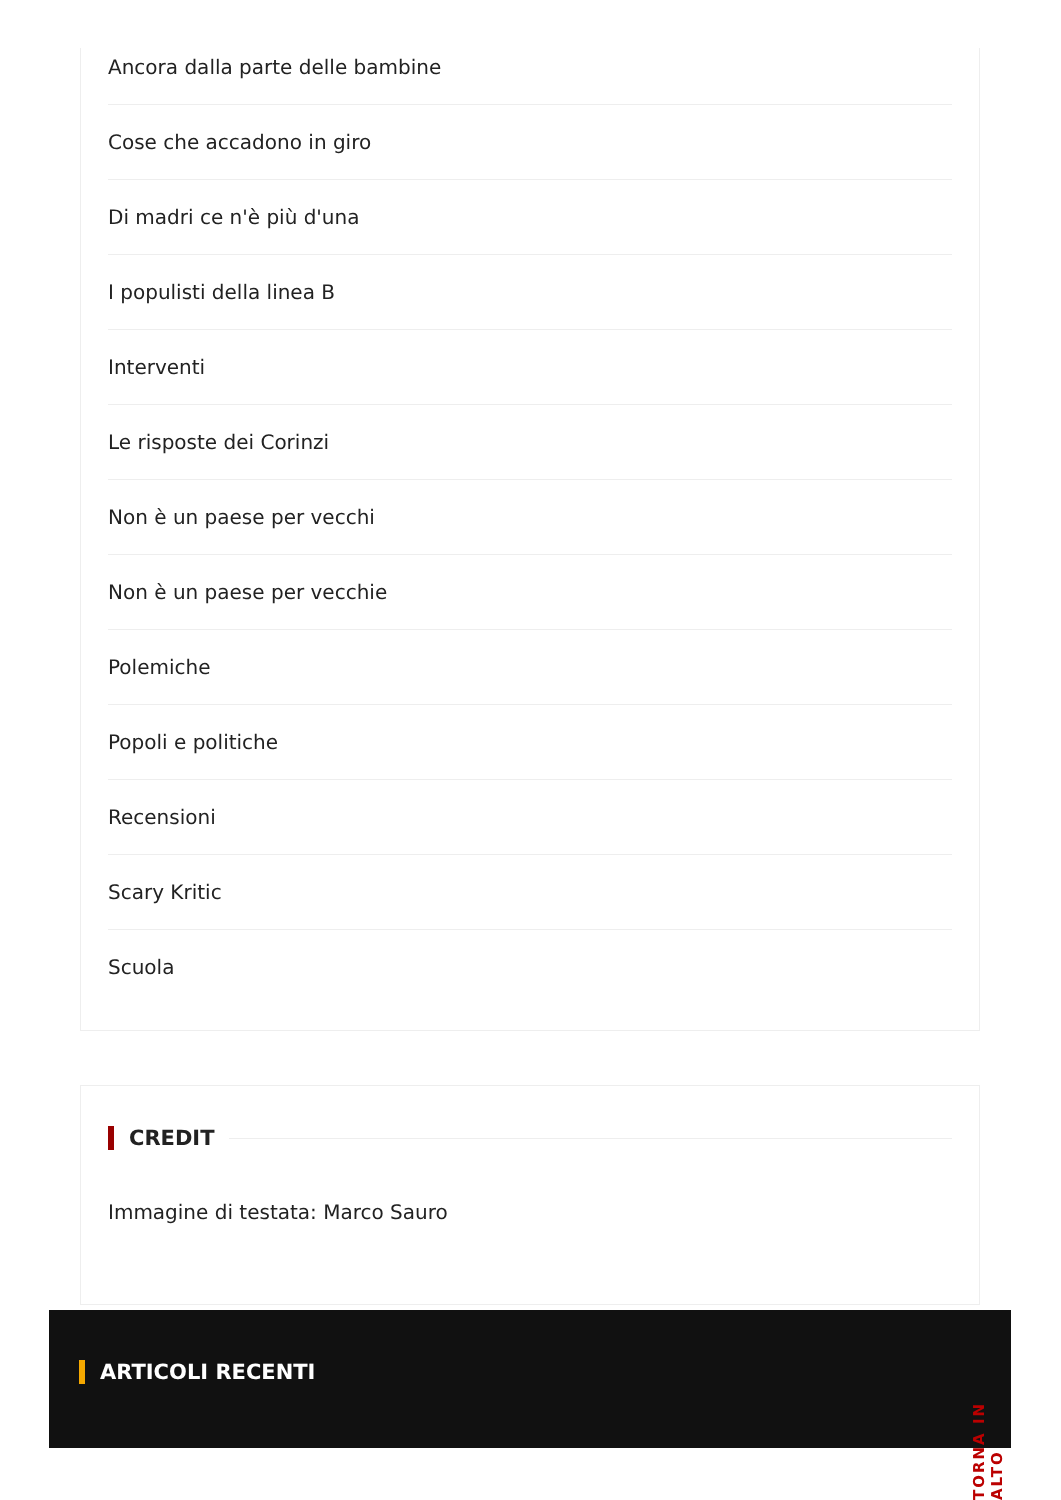Ancora dalla parte delle bambine
Cose che accadono in giro
Di madri ce n'è più d'una
I populisti della linea B
Interventi
Le risposte dei Corinzi
Non è un paese per vecchi
Non è un paese per vecchie
Polemiche
Popoli e politiche
Recensioni
Scary Kritic
Scuola
CREDIT
Immagine di testata: Marco Sauro
ARTICOLI RECENTI
TORNA IN ALTO